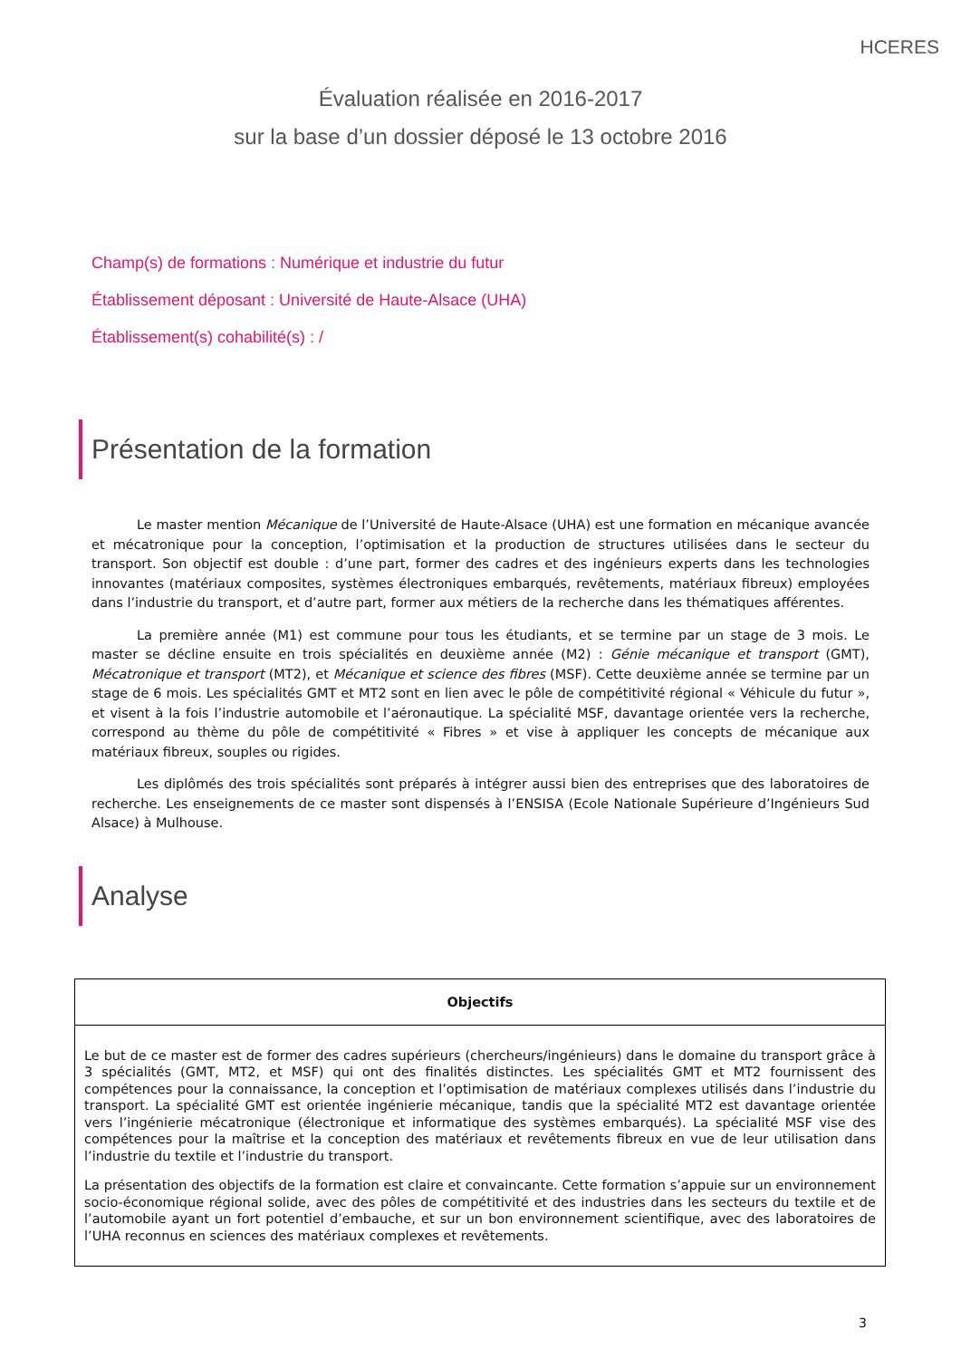HCERES
Évaluation réalisée en 2016-2017
sur la base d’un dossier déposé le 13 octobre 2016
Champ(s) de formations : Numérique et industrie du futur
Établissement déposant : Université de Haute-Alsace (UHA)
Établissement(s) cohabilité(s) : /
Présentation de la formation
Le master mention Mécanique de l’Université de Haute-Alsace (UHA) est une formation en mécanique avancée et mécatronique pour la conception, l’optimisation et la production de structures utilisées dans le secteur du transport. Son objectif est double : d’une part, former des cadres et des ingénieurs experts dans les technologies innovantes (matériaux composites, systèmes électroniques embarqués, revêtements, matériaux fibreux) employées dans l’industrie du transport, et d’autre part, former aux métiers de la recherche dans les thématiques afférentes.
La première année (M1) est commune pour tous les étudiants, et se termine par un stage de 3 mois. Le master se décline ensuite en trois spécialités en deuxième année (M2) : Génie mécanique et transport (GMT), Mécatronique et transport (MT2), et Mécanique et science des fibres (MSF). Cette deuxième année se termine par un stage de 6 mois. Les spécialités GMT et MT2 sont en lien avec le pôle de compétitivité régional « Véhicule du futur », et visent à la fois l’industrie automobile et l’aéronautique. La spécialité MSF, davantage orientée vers la recherche, correspond au thème du pôle de compétitivité « Fibres » et vise à appliquer les concepts de mécanique aux matériaux fibreux, souples ou rigides.
Les diplômés des trois spécialités sont préparés à intégrer aussi bien des entreprises que des laboratoires de recherche. Les enseignements de ce master sont dispensés à l’ENSISA (Ecole Nationale Supérieure d’Ingénieurs Sud Alsace) à Mulhouse.
Analyse
| Objectifs |
| --- |
| Le but de ce master est de former des cadres supérieurs (chercheurs/ingénieurs) dans le domaine du transport grâce à 3 spécialités (GMT, MT2, et MSF) qui ont des finalités distinctes. Les spécialités GMT et MT2 fournissent des compétences pour la connaissance, la conception et l’optimisation de matériaux complexes utilisés dans l’industrie du transport. La spécialité GMT est orientée ingénierie mécanique, tandis que la spécialité MT2 est davantage orientée vers l’ingénierie mécatronique (électronique et informatique des systèmes embarqués). La spécialité MSF vise des compétences pour la maîtrise et la conception des matériaux et revêtements fibreux en vue de leur utilisation dans l’industrie du textile et l’industrie du transport. La présentation des objectifs de la formation est claire et convaincante. Cette formation s’appuie sur un environnement socio-économique régional solide, avec des pôles de compétitivité et des industries dans les secteurs du textile et de l’automobile ayant un fort potentiel d’embauche, et sur un bon environnement scientifique, avec des laboratoires de l’UHA reconnus en sciences des matériaux complexes et revêtements. |
3